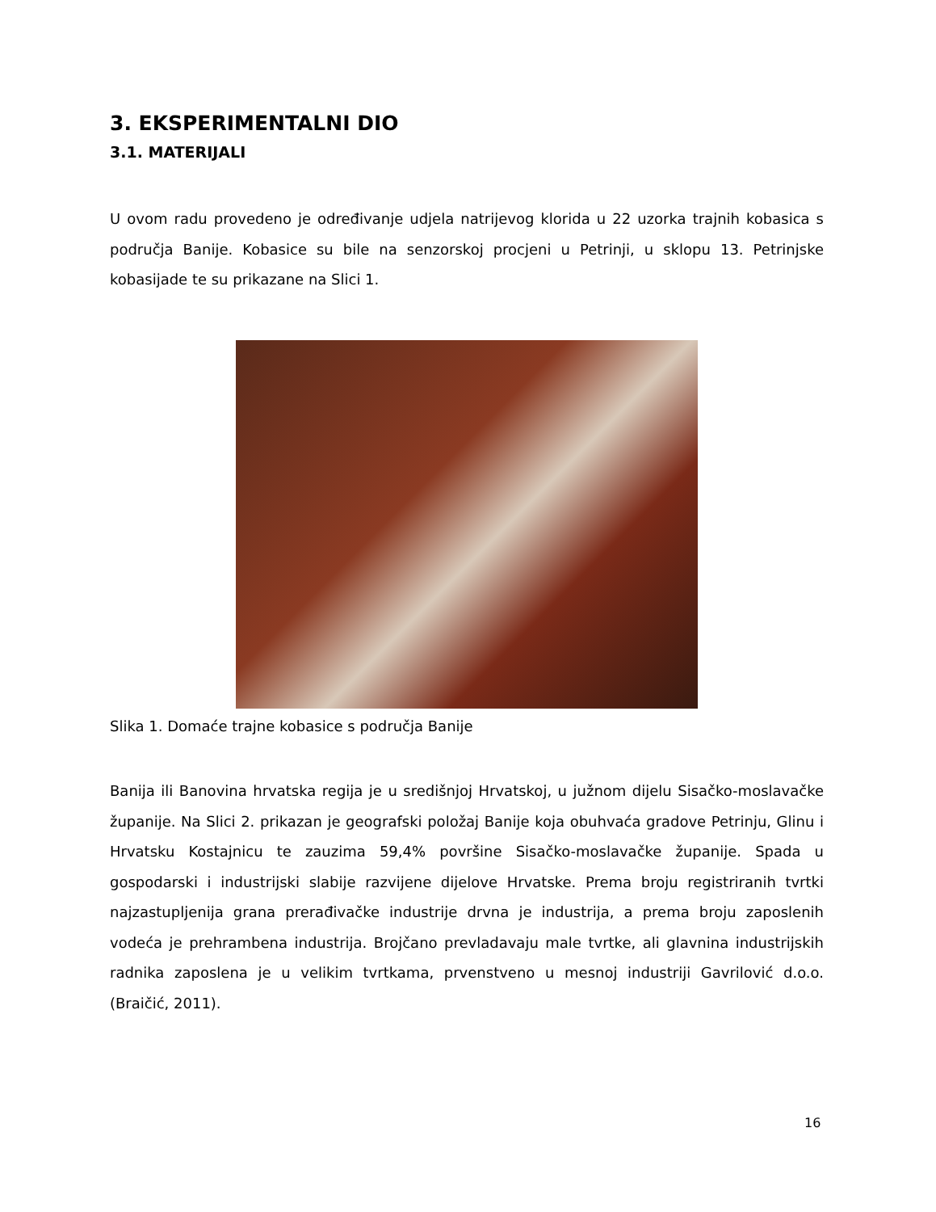3. EKSPERIMENTALNI DIO
3.1. MATERIJALI
U ovom radu provedeno je određivanje udjela natrijevog klorida u 22 uzorka trajnih kobasica s područja Banije. Kobasice su bile na senzorskoj procjeni u Petrinji, u sklopu 13. Petrinjske kobasijade te su prikazane na Slici 1.
Slika 1. Domaće trajne kobasice s područja Banije
Banija ili Banovina hrvatska regija je u središnjoj Hrvatskoj, u južnom dijelu Sisačko-moslavačke županije. Na Slici 2. prikazan je geografski položaj Banije koja obuhvaća gradove Petrinju, Glinu i Hrvatsku Kostajnicu te zauzima 59,4% površine Sisačko-moslavačke županije. Spada u gospodarski i industrijski slabije razvijene dijelove Hrvatske. Prema broju registriranih tvrtki najzastupljenija grana prerađivačke industrije drvna je industrija, a prema broju zaposlenih vodeća je prehrambena industrija. Brojčano prevladavaju male tvrtke, ali glavnina industrijskih radnika zaposlena je u velikim tvrtkama, prvenstveno u mesnoj industriji Gavrilović d.o.o. (Braičić, 2011).
16